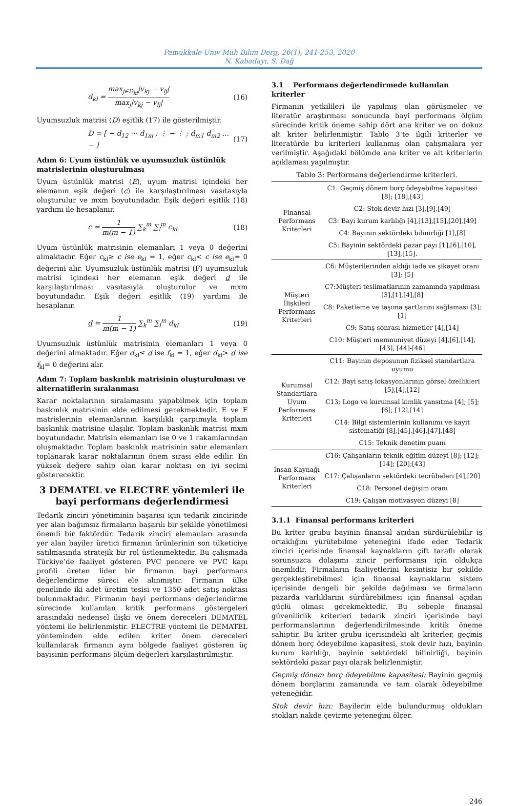Pamukkale Univ Muh Bilim Derg, 26(1), 241-253, 2020
N. Kabadayı, S. Dağ
d<sub>kl</sub> = max<sub>j∈D<sub>kl</sub></sub>|v<sub>kj</sub> − v<sub>lj</sub>| max<sub>j</sub>|v<sub>kj</sub> − v<sub>lj</sub>|
(16)
Uyumsuzluk matrisi (D) eşitlik (17) ile gösterilmiştir.
D = [ − d<sub>12</sub> ⋯ d<sub>1m</sub> ; ⋮ − ⋮ ; d<sub>m1</sub> d<sub>m2</sub> … − ]
(17)
Adım 6: Uyum üstünlük ve uyumsuzluk üstünlük matrislerinin oluşturulması
Uyum üstünlük matrisi (E), uyum matrisi içindeki her elemanın eşik değeri (c) ile karşılaştırılması vasıtasıyla oluşturulur ve mxm boyutundadır. Eşik değeri eşitlik (18) yardımı ile hesaplanır.
c = 1 m(m − 1) ∑<sub>k</sub><sup>m</sup> ∑<sub>l</sub><sup>m</sup> c<sub>kl</sub> (18)
Uyum üstünlük matrisinin elemanları 1 veya 0 değerini almaktadır. Eğer c<sub>kl</sub>≥ c ise e<sub>kl</sub> = 1, eğer c<sub>kl</sub>< c ise e<sub>kl</sub>= 0 değerini alır. Uyumsuzluk üstünlük matrisi (F) uyumsuzluk matrisi içindeki her elemanın eşik değeri d ile karşılaştırılması vasıtasıyla oluşturulur ve mxm boyutundadır. Eşik değeri eşitlik (19) yardımı ile hesaplanır.
d = 1 m(m − 1) ∑<sub>k</sub><sup>m</sup> ∑<sub>l</sub><sup>m</sup> d<sub>kl</sub> (19)
Uyumsuzluk üstünlük matrisinin elemanları 1 veya 0 değerini almaktadır. Eğer d<sub>kl</sub>≤ d ise f<sub>kl</sub> = 1, eğer d<sub>kl</sub>> d ise f<sub>kl</sub>= 0 değerini alır.
Adım 7: Toplam baskınlık matrisinin oluşturulması ve alternatiflerin sıralanması
Karar noktalarının sıralamasını yapabilmek için toplam baskınlık matrisinin elde edilmesi gerekmektedir. E ve F matrislerinin elemanlarının karşılıklı çarpımıyla toplam baskınlık matrisine ulaşılır. Toplam baskınlık matrisi mxm boyutundadır. Matrisin elemanları ise 0 ve 1 rakamlarından oluşmaktadır. Toplam baskınlık matrisinin satır elemanları toplanarak karar noktalarının önem sırası elde edilir. En yüksek değere sahip olan karar noktası en iyi seçimi gösterecektir.
3 DEMATEL ve ELECTRE yöntemleri ile bayi performans değerlendirmesi
Tedarik zinciri yönetiminin başarısı için tedarik zincirinde yer alan bağımsız firmaların başarılı bir şekilde yönetilmesi önemli bir faktördür. Tedarik zinciri elemanları arasında yer alan bayiler üretici firmanın ürünlerinin son tüketiciye satılmasında stratejik bir rol üstlenmektedir. Bu çalışmada Türkiye’de faaliyet gösteren PVC pencere ve PVC kapı profili üreten lider bir firmanın bayi performans değerlendirme süreci ele alınmıştır. Firmanın ülke genelinde iki adet üretim tesisi ve 1350 adet satış noktası bulunmaktadır. Firmanın bayi performans değerlendirme sürecinde kullanılan kritik performans göstergeleri arasındaki nedensel ilişki ve önem dereceleri DEMATEL yöntemi ile belirlenmiştir. ELECTRE yöntemi ile DEMATEL yönteminden elde edilen kriter önem dereceleri kullanılarak firmanın aynı bölgede faaliyet gösteren üç bayisinin performans ölçüm değerleri karşılaştırılmıştır.
3.1 Performans değerlendirmede kullanılan kriterler
Firmanın yetkilileri ile yapılmış olan görüşmeler ve literatür araştırması sonucunda bayi performans ölçüm sürecinde kritik öneme sahip dört ana kriter ve on dokuz alt kriter belirlenmiştir. Tablo 3’te ilgili kriterler ve literatürde bu kriterleri kullanmış olan çalışmalara yer verilmiştir. Aşağıdaki bölümde ana kriter ve alt kriterlerin açıklaması yapılmıştır.
Tablo 3: Performans değerlendirme kriterleri.
| Finansal Performans Kriterleri | C1: Geçmiş dönem borç ödeyebilme kapasitesi [8]; [18],[43] |
| | C2: Stok devir hızı [3],[9],[49] |
| | C3: Bayi kurum karlılığı [4],[13],[15],[20],[49] |
| | C4: Bayinin sektördeki bilinirliği [1],[8] |
| | C5: Bayinin sektördeki pazar payı [1],[6],[10], [13],[15]. |
| Müşteri İlişkileri Performans Kriterleri | C6: Müşterilerinden aldığı iade ve şikayet oranı [3]; [5] |
| | C7:Müşteri teslimatlarının zamanında yapılması [3],[1],[4],[8] |
| | C8: Paketleme ve taşıma şartlarını sağlaması [3]; [1] |
| | C9: Satış sonrası hizmetler [4],[14] |
| | C10: Müşteri memnuniyet düzeyi [4],[6],[14],[43], [44]-[46] |
| Kurumsal Standartlara Uyum Performans Kriterleri | C11: Bayinin deposunun fiziksel standartlara uyumu |
| | C12: Bayi satış lokasyonlarının görsel özellikleri [5],[4],[12] |
| | C13: Logo ve kurumsal kimlik yansıtma [4]; [5]; [6]; [12],[14] |
| | C14: Bilgi sistemlerinin kullanımı ve kayıt sistematiği [8],[45],[46],[47],[48] |
| | C15: Teknik denetim puanı |
| İnsan Kaynağı Performans Kriterleri | C16: Çalışanların teknik eğitim düzeyi [8]; [12]; [14]; [20];[43] |
| | C17: Çalışanların sektördeki tecrübeleri [4],[20] |
| | C18: Personel değişim oranı |
| | C19: Çalışan motivasyon düzeyi [8] |
3.1.1 Finansal performans kriterleri
Bu kriter grubu bayinin finansal açıdan sürdürülebilir iş ortaklığını yürütebilme yeteneğini ifade eder. Tedarik zinciri içerisinde finansal kaynakların çift taraflı olarak sorunsuzca dolaşımı zincir performansı için oldukça önemlidir. Firmaların faaliyetlerini kesintisiz bir şekilde gerçekleştirebilmesi için finansal kaynakların sistem içerisinde dengeli bir şekilde dağılması ve firmaların pazarda varlıklarını sürdürebilmesi için finansal açıdan güçlü olması gerekmektedir. Bu sebeple finansal güvenilirlik kriterleri tedarik zinciri içerisinde bayi performanslarının değerlendirilmesinde kritik öneme sahiptir. Bu kriter grubu içerisindeki alt kriterler, geçmiş dönem borç ödeyebilme kapasitesi, stok devir hızı, bayinin kurum karlılığı, bayinin sektördeki bilinirliği, bayinin sektördeki pazar payı olarak belirlenmiştir.
Geçmiş dönem borç ödeyebilme kapasitesi: Bayinin geçmiş dönem borçlarını zamanında ve tam olarak ödeyebilme yeteneğidir.
Stok devir hızı: Bayilerin elde bulundurmuş oldukları stokları nakde çevirme yeteneğini ölçer.
246